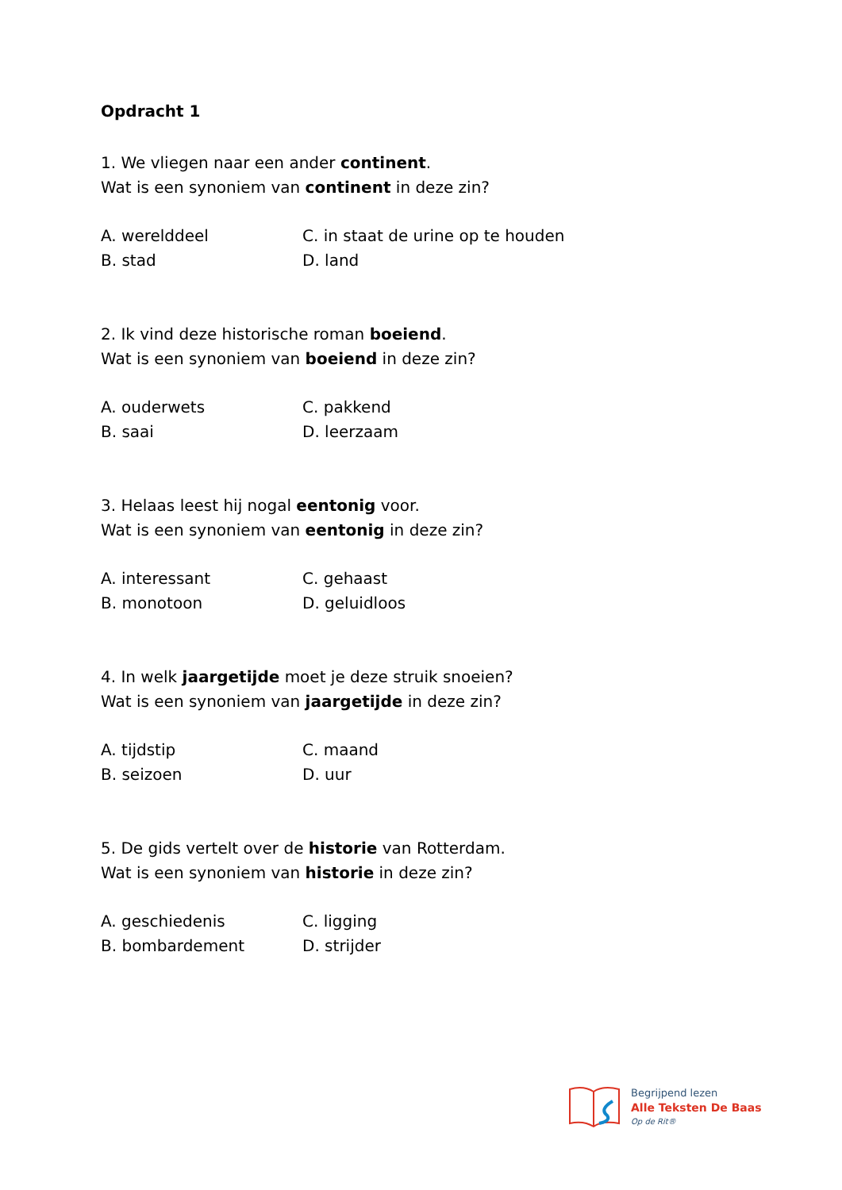Opdracht 1
1. We vliegen naar een ander continent.
Wat is een synoniem van continent in deze zin?
A. werelddeel
C. in staat de urine op te houden
B. stad
D. land
2. Ik vind deze historische roman boeiend.
Wat is een synoniem van boeiend in deze zin?
A. ouderwets
C. pakkend
B. saai
D. leerzaam
3. Helaas leest hij nogal eentonig voor.
Wat is een synoniem van eentonig in deze zin?
A. interessant
C. gehaast
B. monotoon
D. geluidloos
4. In welk jaargetijde moet je deze struik snoeien?
Wat is een synoniem van jaargetijde in deze zin?
A. tijdstip
C. maand
B. seizoen
D. uur
5. De gids vertelt over de historie van Rotterdam.
Wat is een synoniem van historie in deze zin?
A. geschiedenis
C. ligging
B. bombardement
D. strijder
Begrijpend lezen
Alle Teksten De Baas
Op de Rit®